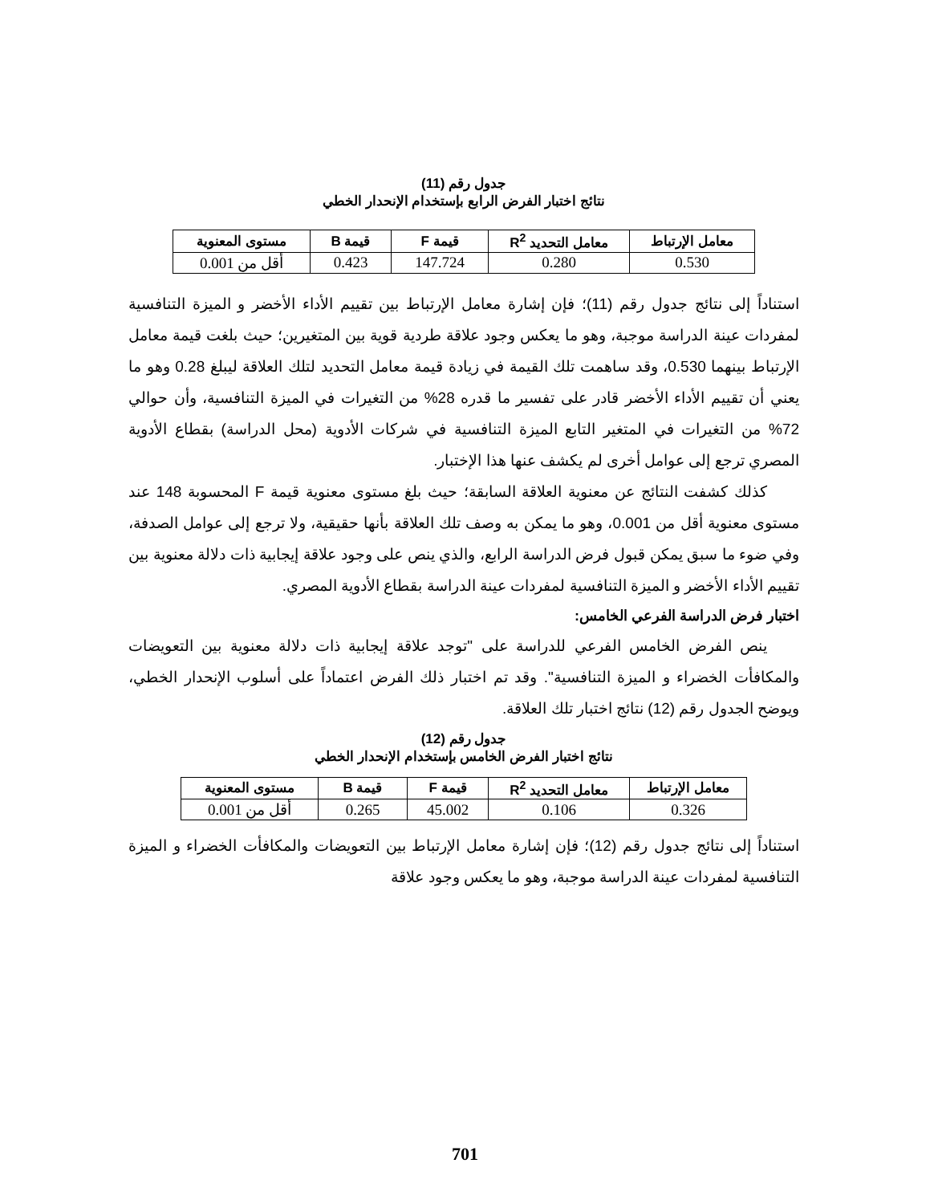جدول رقم (11)
نتائج اختبار الفرض الرابع بإستخدام الإنحدار الخطي
| معامل الإرتباط | معامل التحديد R<sup>2</sup> | قيمة F | قيمة B | مستوى المعنوية |
| --- | --- | --- | --- | --- |
| 0.530 | 0.280 | 147.724 | 0.423 | أقل من 0.001 |
استناداً إلى نتائج جدول رقم (11)؛ فإن إشارة معامل الإرتباط بين تقييم الأداء الأخضر و الميزة التنافسية لمفردات عينة الدراسة موجبة، وهو ما يعكس وجود علاقة طردية قوية بين المتغيرين؛ حيث بلغت قيمة معامل الإرتباط بينهما 0.530، وقد ساهمت تلك القيمة في زيادة قيمة معامل التحديد لتلك العلاقة ليبلغ 0.28 وهو ما يعني أن تقييم الأداء الأخضر قادر على تفسير ما قدره 28% من التغيرات في الميزة التنافسية، وأن حوالي 72% من التغيرات في المتغير التابع الميزة التنافسية في شركات الأدوية (محل الدراسة) بقطاع الأدوية المصري ترجع إلى عوامل أخرى لم يكشف عنها هذا الإختبار.
كذلك كشفت النتائج عن معنوية العلاقة السابقة؛ حيث بلغ مستوى معنوية قيمة F المحسوبة 148 عند مستوى معنوية أقل من 0.001، وهو ما يمكن به وصف تلك العلاقة بأنها حقيقية، ولا ترجع إلى عوامل الصدفة، وفي ضوء ما سبق يمكن قبول فرض الدراسة الرابع، والذي ينص على وجود علاقة إيجابية ذات دلالة معنوية بين تقييم الأداء الأخضر و الميزة التنافسية لمفردات عينة الدراسة بقطاع الأدوية المصري.
اختبار فرض الدراسة الفرعي الخامس:
ينص الفرض الخامس الفرعي للدراسة على "توجد علاقة إيجابية ذات دلالة معنوية بين التعويضات والمكافأت الخضراء و الميزة التنافسية". وقد تم اختبار ذلك الفرض اعتماداً على أسلوب الإنحدار الخطي، ويوضح الجدول رقم (12) نتائج اختبار تلك العلاقة.
جدول رقم (12)
نتائج اختبار الفرض الخامس بإستخدام الإنحدار الخطي
| معامل الإرتباط | معامل التحديد R<sup>2</sup> | قيمة F | قيمة B | مستوى المعنوية |
| --- | --- | --- | --- | --- |
| 0.326 | 0.106 | 45.002 | 0.265 | أقل من 0.001 |
استناداً إلى نتائج جدول رقم (12)؛ فإن إشارة معامل الإرتباط بين التعويضات والمكافأت الخضراء و الميزة التنافسية لمفردات عينة الدراسة موجبة، وهو ما يعكس وجود علاقة
701